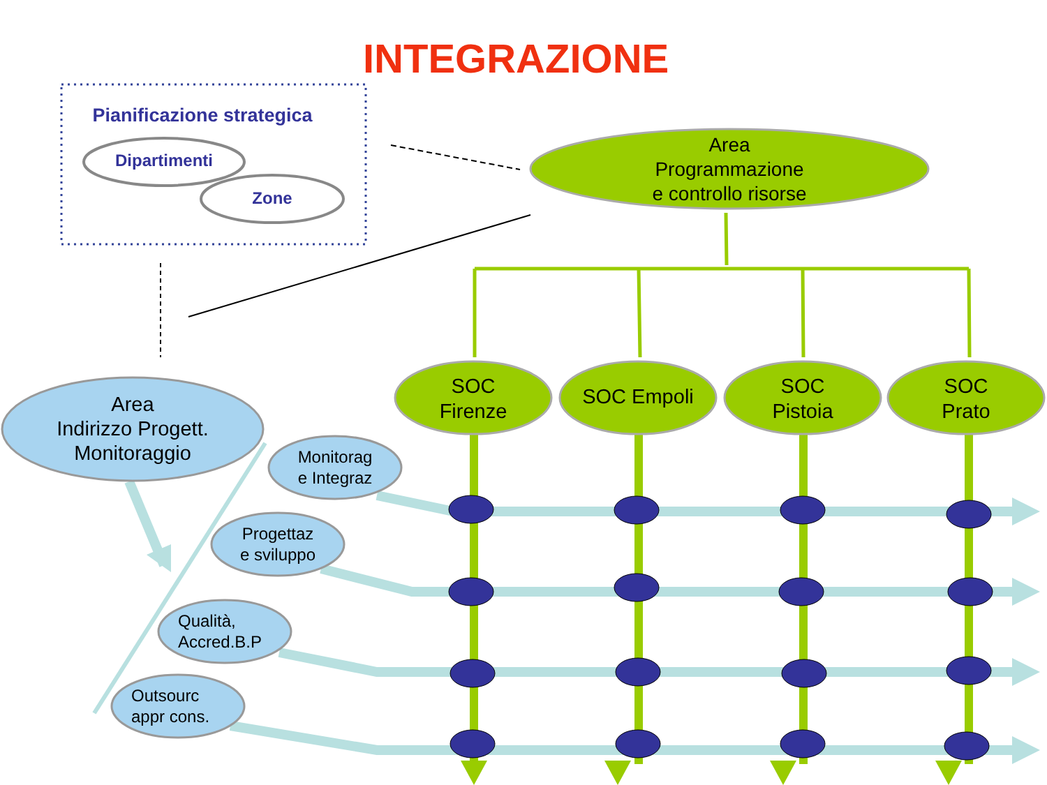INTEGRAZIONE
Pianificazione strategica
Dipartimenti
Zone
Area
Programmazione
e controllo risorse
SOC
Firenze
SOC Empoli
SOC
Pistoia
SOC
Prato
Area
Indirizzo Progett.
Monitoraggio
Monitorag
e Integraz
Progettaz
e sviluppo
Qualità,
Accred.B.P
Outsourc
appr cons.